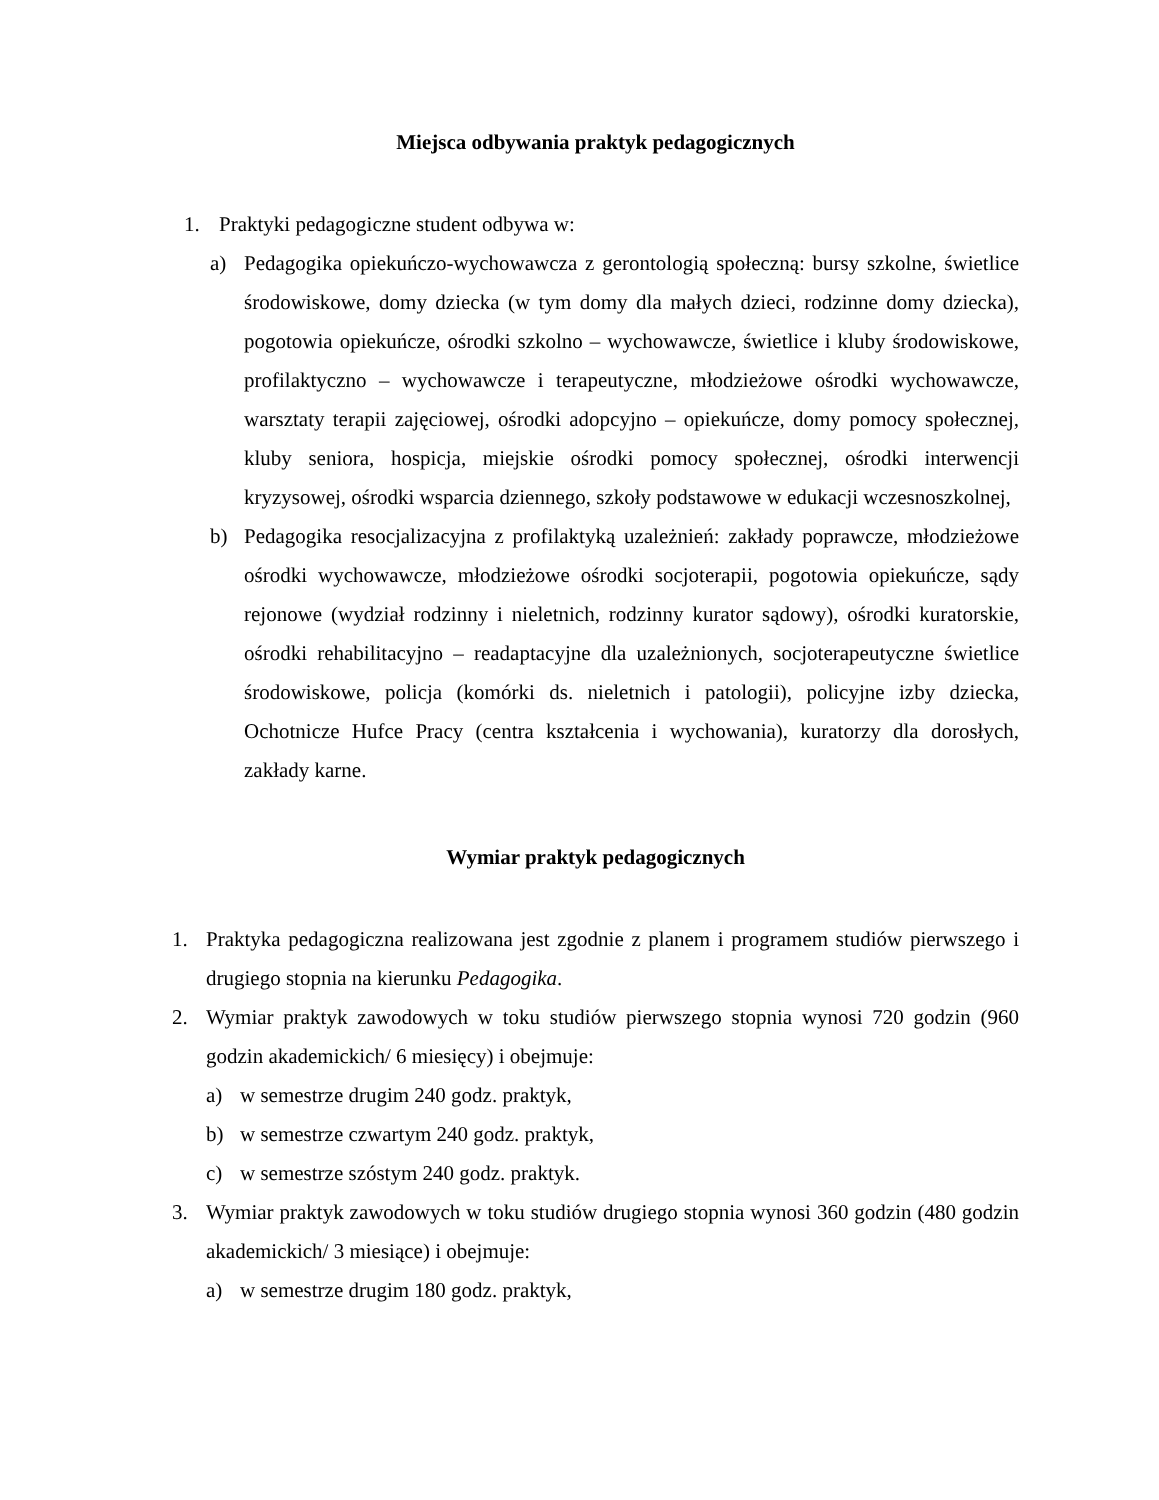Miejsca odbywania praktyk pedagogicznych
1. Praktyki pedagogiczne student odbywa w:
a) Pedagogika opiekuńczo-wychowawcza z gerontologią społeczną: bursy szkolne, świetlice środowiskowe, domy dziecka (w tym domy dla małych dzieci, rodzinne domy dziecka), pogotowia opiekuńcze, ośrodki szkolno – wychowawcze, świetlice i kluby środowiskowe, profilaktyczno – wychowawcze i terapeutyczne, młodzieżowe ośrodki wychowawcze, warsztaty terapii zajęciowej, ośrodki adopcyjno – opiekuńcze, domy pomocy społecznej, kluby seniora, hospicja, miejskie ośrodki pomocy społecznej, ośrodki interwencji kryzysowej, ośrodki wsparcia dziennego, szkoły podstawowe w edukacji wczesnoszkolnej,
b) Pedagogika resocjalizacyjna z profilaktyką uzależnień: zakłady poprawcze, młodzieżowe ośrodki wychowawcze, młodzieżowe ośrodki socjoterapii, pogotowia opiekuńcze, sądy rejonowe (wydział rodzinny i nieletnich, rodzinny kurator sądowy), ośrodki kuratorskie, ośrodki rehabilitacyjno – readaptacyjne dla uzależnionych, socjoterapeutyczne świetlice środowiskowe, policja (komórki ds. nieletnich i patologii), policyjne izby dziecka, Ochotnicze Hufce Pracy (centra kształcenia i wychowania), kuratorzy dla dorosłych, zakłady karne.
Wymiar praktyk pedagogicznych
1. Praktyka pedagogiczna realizowana jest zgodnie z planem i programem studiów pierwszego i drugiego stopnia na kierunku Pedagogika.
2. Wymiar praktyk zawodowych w toku studiów pierwszego stopnia wynosi 720 godzin (960 godzin akademickich/ 6 miesięcy) i obejmuje:
a) w semestrze drugim 240 godz. praktyk,
b) w semestrze czwartym 240 godz. praktyk,
c) w semestrze szóstym 240 godz. praktyk.
3. Wymiar praktyk zawodowych w toku studiów drugiego stopnia wynosi 360 godzin (480 godzin akademickich/ 3 miesiące) i obejmuje:
a) w semestrze drugim 180 godz. praktyk,